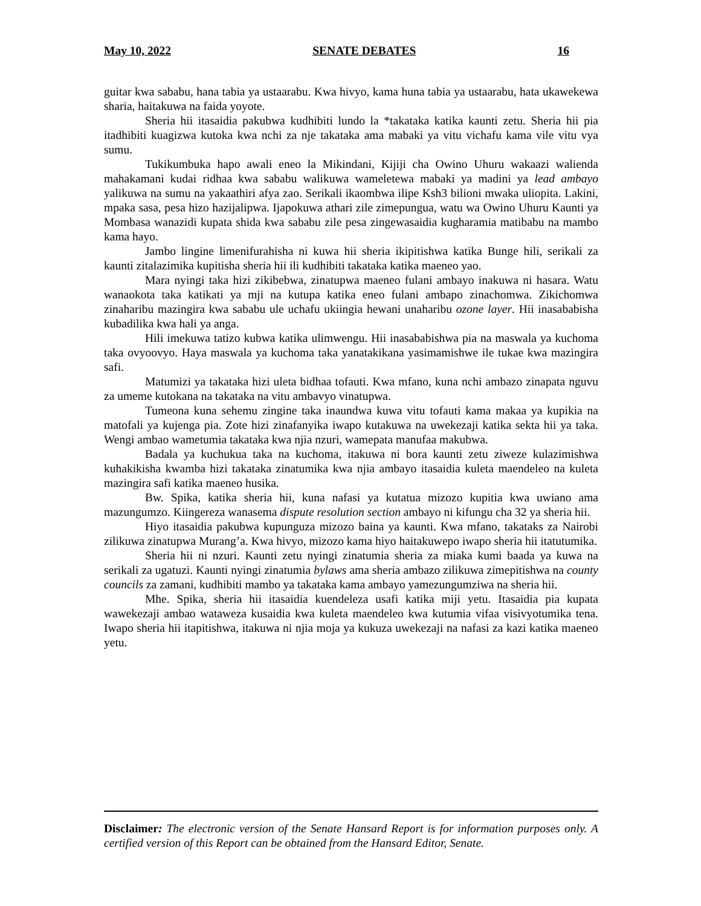May 10, 2022 SENATE DEBATES 16
guitar kwa sababu, hana tabia ya ustaarabu. Kwa hivyo, kama huna tabia ya ustaarabu, hata ukawekewa sharia, haitakuwa na faida yoyote.
Sheria hii itasaidia pakubwa kudhibiti lundo la *takataka katika kaunti zetu. Sheria hii pia itadhibiti kuagizwa kutoka kwa nchi za nje takataka ama mabaki ya vitu vichafu kama vile vitu vya sumu.
Tukikumbuka hapo awali eneo la Mikindani, Kijiji cha Owino Uhuru wakaazi walienda mahakamani kudai ridhaa kwa sababu walikuwa wameletewa mabaki ya madini ya lead ambayo yalikuwa na sumu na yakaathiri afya zao. Serikali ikaombwa ilipe Ksh3 bilioni mwaka uliopita. Lakini, mpaka sasa, pesa hizo hazijalipwa. Ijapokuwa athari zile zimepungua, watu wa Owino Uhuru Kaunti ya Mombasa wanazidi kupata shida kwa sababu zile pesa zingewasaidia kugharamia matibabu na mambo kama hayo.
Jambo lingine limenifurahisha ni kuwa hii sheria ikipitishwa katika Bunge hili, serikali za kaunti zitalazimika kupitisha sheria hii ili kudhibiti takataka katika maeneo yao.
Mara nyingi taka hizi zikibebwa, zinatupwa maeneo fulani ambayo inakuwa ni hasara. Watu wanaokota taka katikati ya mji na kutupa katika eneo fulani ambapo zinachomwa. Zikichomwa zinaharibu mazingira kwa sababu ule uchafu ukiingia hewani unaharibu ozone layer. Hii inasababisha kubadilika kwa hali ya anga.
Hili imekuwa tatizo kubwa katika ulimwengu. Hii inasababishwa pia na maswala ya kuchoma taka ovyoovyo. Haya maswala ya kuchoma taka yanatakikana yasimamishwe ile tukae kwa mazingira safi.
Matumizi ya takataka hizi uleta bidhaa tofauti. Kwa mfano, kuna nchi ambazo zinapata nguvu za umeme kutokana na takataka na vitu ambavyo vinatupwa.
Tumeona kuna sehemu zingine taka inaundwa kuwa vitu tofauti kama makaa ya kupikia na matofali ya kujenga pia. Zote hizi zinafanyika iwapo kutakuwa na uwekezaji katika sekta hii ya taka. Wengi ambao wametumia takataka kwa njia nzuri, wamepata manufaa makubwa.
Badala ya kuchukua taka na kuchoma, itakuwa ni bora kaunti zetu ziweze kulazimishwa kuhakikisha kwamba hizi takataka zinatumika kwa njia ambayo itasaidia kuleta maendeleo na kuleta mazingira safi katika maeneo husika.
Bw. Spika, katika sheria hii, kuna nafasi ya kutatua mizozo kupitia kwa uwiano ama mazungumzo. Kiingereza wanasema dispute resolution section ambayo ni kifungu cha 32 ya sheria hii.
Hiyo itasaidia pakubwa kupunguza mizozo baina ya kaunti. Kwa mfano, takataks za Nairobi zilikuwa zinatupwa Murang’a. Kwa hivyo, mizozo kama hiyo haitakuwepo iwapo sheria hii itatutumika.
Sheria hii ni nzuri. Kaunti zetu nyingi zinatumia sheria za miaka kumi baada ya kuwa na serikali za ugatuzi. Kaunti nyingi zinatumia bylaws ama sheria ambazo zilikuwa zimepitishwa na county councils za zamani, kudhibiti mambo ya takataka kama ambayo yamezungumziwa na sheria hii.
Mhe. Spika, sheria hii itasaidia kuendeleza usafi katika miji yetu. Itasaidia pia kupata wawekezaji ambao wataweza kusaidia kwa kuleta maendeleo kwa kutumia vifaa visivyotumika tena. Iwapo sheria hii itapitishwa, itakuwa ni njia moja ya kukuza uwekezaji na nafasi za kazi katika maeneo yetu.
Disclaimer: The electronic version of the Senate Hansard Report is for information purposes only. A certified version of this Report can be obtained from the Hansard Editor, Senate.